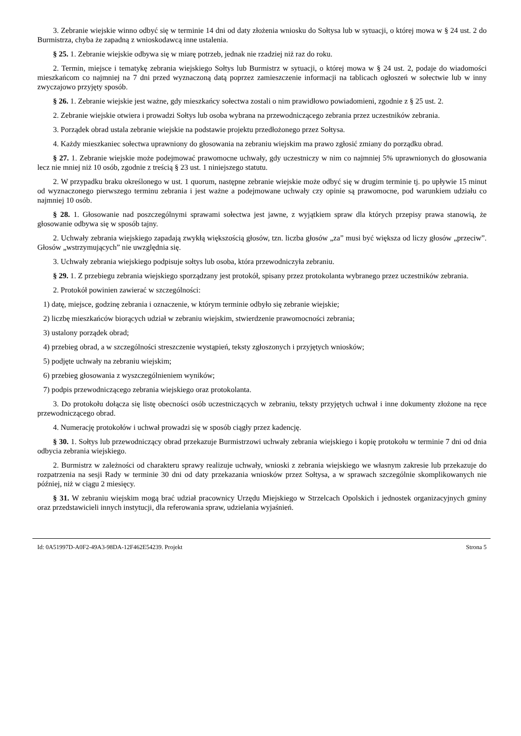3. Zebranie wiejskie winno odbyć się w terminie 14 dni od daty złożenia wniosku do Sołtysa lub w sytuacji, o której mowa w § 24 ust. 2 do Burmistrza, chyba że zapadną z wnioskodawcą inne ustalenia.
§ 25. 1. Zebranie wiejskie odbywa się w miarę potrzeb, jednak nie rzadziej niż raz do roku.
2. Termin, miejsce i tematykę zebrania wiejskiego Sołtys lub Burmistrz w sytuacji, o której mowa w § 24 ust. 2, podaje do wiadomości mieszkańcom co najmniej na 7 dni przed wyznaczoną datą poprzez zamieszczenie informacji na tablicach ogłoszeń w sołectwie lub w inny zwyczajowo przyjęty sposób.
§ 26. 1. Zebranie wiejskie jest ważne, gdy mieszkańcy sołectwa zostali o nim prawidłowo powiadomieni, zgodnie z § 25 ust. 2.
2. Zebranie wiejskie otwiera i prowadzi Sołtys lub osoba wybrana na przewodniczącego zebrania przez uczestników zebrania.
3. Porządek obrad ustala zebranie wiejskie na podstawie projektu przedłożonego przez Sołtysa.
4. Każdy mieszkaniec sołectwa uprawniony do głosowania na zebraniu wiejskim ma prawo zgłosić zmiany do porządku obrad.
§ 27. 1. Zebranie wiejskie może podejmować prawomocne uchwały, gdy uczestniczy w nim co najmniej 5% uprawnionych do głosowania lecz nie mniej niż 10 osób, zgodnie z treścią § 23 ust. 1 niniejszego statutu.
2. W przypadku braku określonego w ust. 1 quorum, następne zebranie wiejskie może odbyć się w drugim terminie tj. po upływie 15 minut od wyznaczonego pierwszego terminu zebrania i jest ważne a podejmowane uchwały czy opinie są prawomocne, pod warunkiem udziału co najmniej 10 osób.
§ 28. 1. Głosowanie nad poszczególnymi sprawami sołectwa jest jawne, z wyjątkiem spraw dla których przepisy prawa stanowią, że głosowanie odbywa się w sposób tajny.
2. Uchwały zebrania wiejskiego zapadają zwykłą większością głosów, tzn. liczba głosów „za” musi być większa od liczy głosów „przeciw”. Głosów „wstrzymujących” nie uwzględnia się.
3. Uchwały zebrania wiejskiego podpisuje sołtys lub osoba, która przewodniczyła zebraniu.
§ 29. 1. Z przebiegu zebrania wiejskiego sporządzany jest protokół, spisany przez protokolanta wybranego przez uczestników zebrania.
2. Protokół powinien zawierać w szczególności:
1) datę, miejsce, godzinę zebrania i oznaczenie, w którym terminie odbyło się zebranie wiejskie;
2) liczbę mieszkańców biorących udział w zebraniu wiejskim, stwierdzenie prawomocności zebrania;
3) ustalony porządek obrad;
4) przebieg obrad, a w szczególności streszczenie wystąpień, teksty zgłoszonych i przyjętych wniosków;
5) podjęte uchwały na zebraniu wiejskim;
6) przebieg głosowania z wyszczególnieniem wyników;
7) podpis przewodniczącego zebrania wiejskiego oraz protokolanta.
3. Do protokołu dołącza się listę obecności osób uczestniczących w zebraniu, teksty przyjętych uchwał i inne dokumenty złożone na ręce przewodniczącego obrad.
4. Numerację protokołów i uchwał prowadzi się w sposób ciągły przez kadencję.
§ 30. 1. Sołtys lub przewodniczący obrad przekazuje Burmistrzowi uchwały zebrania wiejskiego i kopię protokołu w terminie 7 dni od dnia odbycia zebrania wiejskiego.
2. Burmistrz w zależności od charakteru sprawy realizuje uchwały, wnioski z zebrania wiejskiego we własnym zakresie lub przekazuje do rozpatrzenia na sesji Rady w terminie 30 dni od daty przekazania wniosków przez Sołtysa, a w sprawach szczególnie skomplikowanych nie później, niż w ciągu 2 miesięcy.
§ 31. W zebraniu wiejskim mogą brać udział pracownicy Urzędu Miejskiego w Strzelcach Opolskich i jednostek organizacyjnych gminy oraz przedstawicieli innych instytucji, dla referowania spraw, udzielania wyjaśnień.
Id: 0A51997D-A0F2-49A3-98DA-12F462E54239. Projekt Strona 5